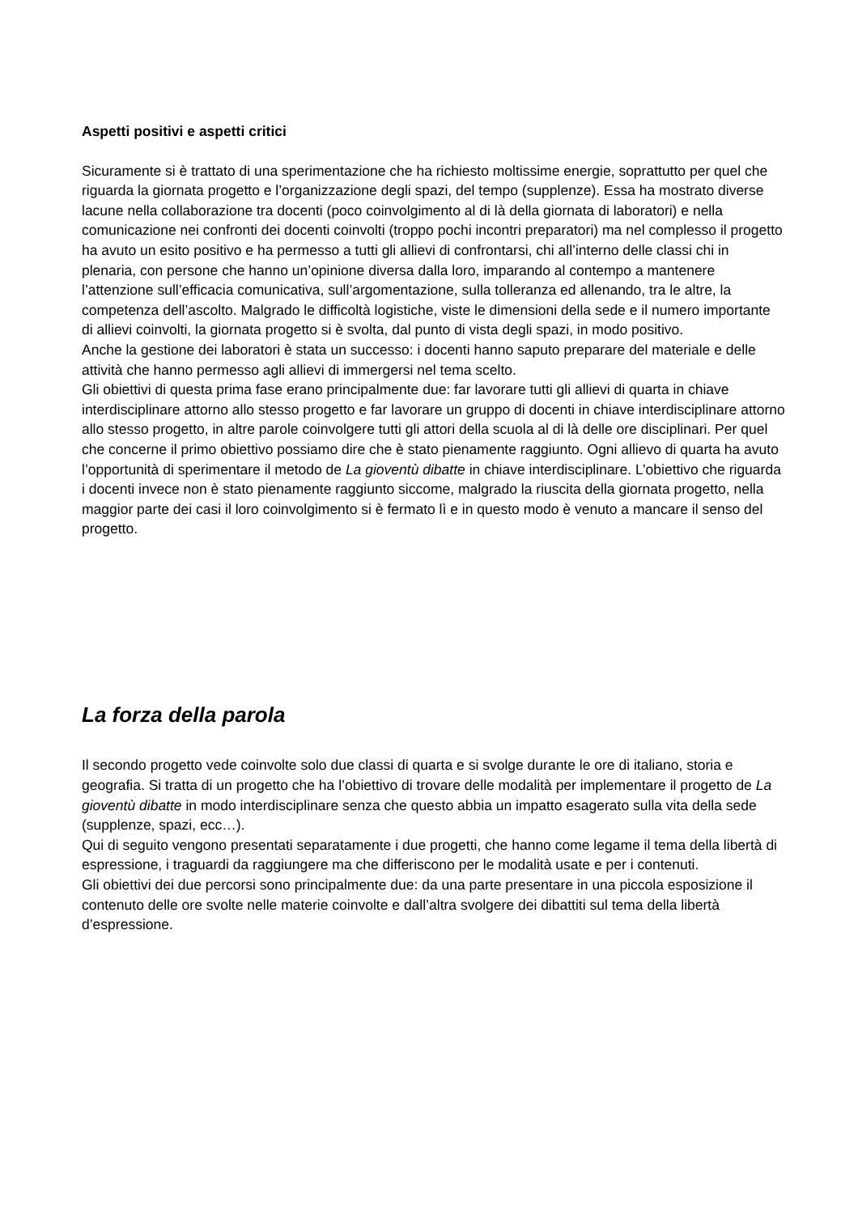Aspetti positivi e aspetti critici
Sicuramente si è trattato di una sperimentazione che ha richiesto moltissime energie, soprattutto per quel che riguarda la giornata progetto e l’organizzazione degli spazi, del tempo (supplenze). Essa ha mostrato diverse lacune nella collaborazione tra docenti (poco coinvolgimento al di là della giornata di laboratori) e nella comunicazione nei confronti dei docenti coinvolti (troppo pochi incontri preparatori) ma nel complesso il progetto ha avuto un esito positivo e ha permesso a tutti gli allievi di confrontarsi, chi all’interno delle classi chi in plenaria, con persone che hanno un’opinione diversa dalla loro, imparando al contempo a mantenere l’attenzione sull’efficacia comunicativa, sull’argomentazione, sulla tolleranza ed allenando, tra le altre, la competenza dell’ascolto. Malgrado le difficoltà logistiche, viste le dimensioni della sede e il numero importante di allievi coinvolti, la giornata progetto si è svolta, dal punto di vista degli spazi, in modo positivo.
Anche la gestione dei laboratori è stata un successo: i docenti hanno saputo preparare del materiale e delle attività che hanno permesso agli allievi di immergersi nel tema scelto.
Gli obiettivi di questa prima fase erano principalmente due: far lavorare tutti gli allievi di quarta in chiave interdisciplinare attorno allo stesso progetto e far lavorare un gruppo di docenti in chiave interdisciplinare attorno allo stesso progetto, in altre parole coinvolgere tutti gli attori della scuola al di là delle ore disciplinari. Per quel che concerne il primo obiettivo possiamo dire che è stato pienamente raggiunto. Ogni allievo di quarta ha avuto l’opportunità di sperimentare il metodo de La gioventù dibatte in chiave interdisciplinare. L’obiettivo che riguarda i docenti invece non è stato pienamente raggiunto siccome, malgrado la riuscita della giornata progetto, nella maggior parte dei casi il loro coinvolgimento si è fermato lì e in questo modo è venuto a mancare il senso del progetto.
La forza della parola
Il secondo progetto vede coinvolte solo due classi di quarta e si svolge durante le ore di italiano, storia e geografia. Si tratta di un progetto che ha l’obiettivo di trovare delle modalità per implementare il progetto de La gioventù dibatte in modo interdisciplinare senza che questo abbia un impatto esagerato sulla vita della sede (supplenze, spazi, ecc…).
Qui di seguito vengono presentati separatamente i due progetti, che hanno come legame il tema della libertà di espressione, i traguardi da raggiungere ma che differiscono per le modalità usate e per i contenuti.
Gli obiettivi dei due percorsi sono principalmente due: da una parte presentare in una piccola esposizione il contenuto delle ore svolte nelle materie coinvolte e dall’altra svolgere dei dibattiti sul tema della libertà d’espressione.